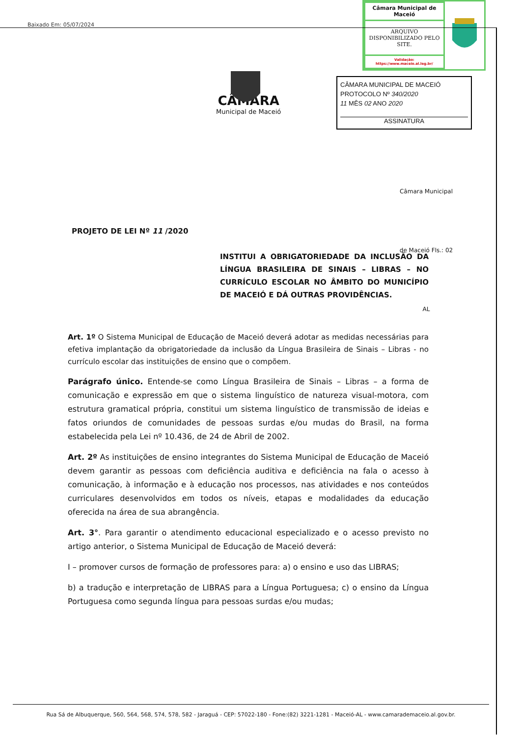Baixado Em: 05/07/2024
| Câmara Municipal de Maceió |
| ARQUIVO DISPONIBILIZADO PELO SITE. |
| Validação: https://www.maceio.al.leg.br/ |
CÂMARA
Municipal de Maceió
CÂMARA MUNICIPAL DE MACEIÓ
PROTOCOLO Nº 340/2020
11 MÊS 02 ANO 2020
ASSINATURA
Câmara Municipal de Maceió Fls.: 02 AL
PROJETO DE LEI Nº 11 /2020
INSTITUI A OBRIGATORIEDADE DA INCLUSÃO DA LÍNGUA BRASILEIRA DE SINAIS – LIBRAS – NO CURRÍCULO ESCOLAR NO ÂMBITO DO MUNICÍPIO DE MACEIÓ E DÁ OUTRAS PROVIDÊNCIAS.
Art. 1º O Sistema Municipal de Educação de Maceió deverá adotar as medidas necessárias para efetiva implantação da obrigatoriedade da inclusão da Língua Brasileira de Sinais – Libras - no currículo escolar das instituições de ensino que o compõem.
Parágrafo único. Entende-se como Língua Brasileira de Sinais – Libras – a forma de comunicação e expressão em que o sistema linguístico de natureza visual-motora, com estrutura gramatical própria, constitui um sistema linguístico de transmissão de ideias e fatos oriundos de comunidades de pessoas surdas e/ou mudas do Brasil, na forma estabelecida pela Lei nº 10.436, de 24 de Abril de 2002.
Art. 2º As instituições de ensino integrantes do Sistema Municipal de Educação de Maceió devem garantir as pessoas com deficiência auditiva e deficiência na fala o acesso à comunicação, à informação e à educação nos processos, nas atividades e nos conteúdos curriculares desenvolvidos em todos os níveis, etapas e modalidades da educação oferecida na área de sua abrangência.
Art. 3°. Para garantir o atendimento educacional especializado e o acesso previsto no artigo anterior, o Sistema Municipal de Educação de Maceió deverá:
I – promover cursos de formação de professores para: a) o ensino e uso das LIBRAS;
b) a tradução e interpretação de LIBRAS para a Língua Portuguesa; c) o ensino da Língua Portuguesa como segunda língua para pessoas surdas e/ou mudas;
Rua Sá de Albuquerque, 560, 564, 568, 574, 578, 582 - Jaraguá - CEP: 57022-180 - Fone:(82) 3221-1281 - Maceió-AL - www.camarademaceio.al.gov.br.